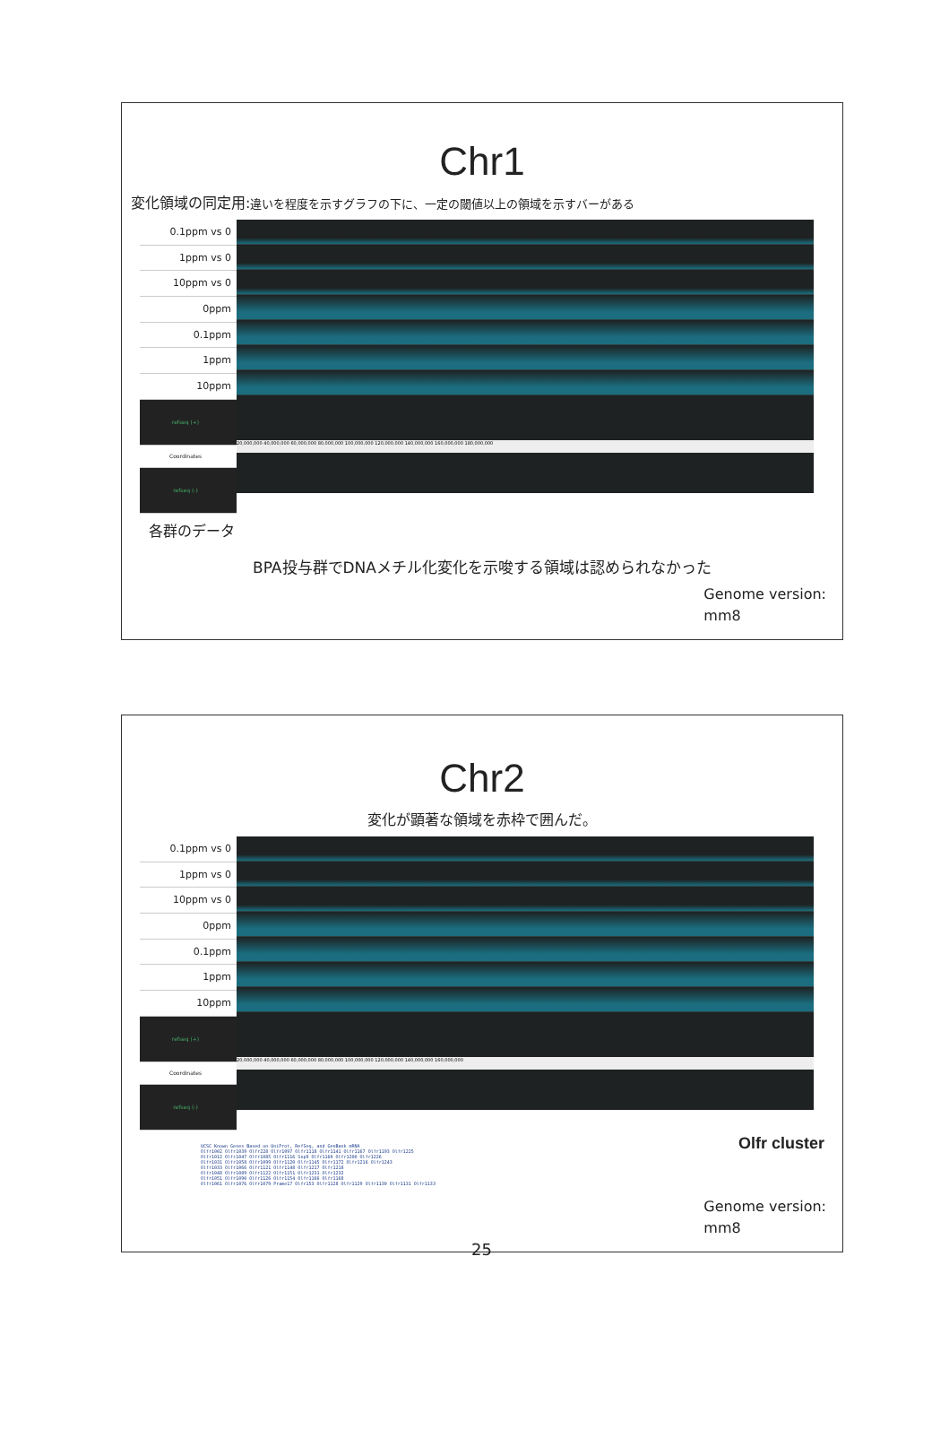Chr1
変化領域の同定用:違いを程度を示すグラフの下に、一定の閾値以上の領域を示すバーがある
0.1ppm vs 0
1ppm vs 0
10ppm vs 0
0ppm
0.1ppm
1ppm
10ppm
refseq (+)
Coordinates
refseq (-)
20,000,000 40,000,000 60,000,000 80,000,000 100,000,000 120,000,000 140,000,000 160,000,000 180,000,000
各群のデータ
BPA投与群でDNAメチル化変化を示唆する領域は認められなかった
Genome version:
mm8
Chr2
変化が顕著な領域を赤枠で囲んだ。
0.1ppm vs 0
1ppm vs 0
10ppm vs 0
0ppm
0.1ppm
1ppm
10ppm
refseq (+)
Coordinates
refseq (-)
20,000,000 40,000,000 60,000,000 80,000,000 100,000,000 120,000,000 140,000,000 160,000,000
UCSC Known Genes Based on UniProt, RefSeq, and GenBank mRNA
Olfr1002 Olfr1039 Olfr228 Olfr1097 Olfr1118 Olfr1141 Olfr1167 Olfr1193 Olfr1225
Olfr1012 Olfr1047 Olfr1085 Olfr1116 Snp9 Olfr1160 Olfr1200 Olfr1226
Olfr1031 Olfr1058 Olfr1099 Olfr1120 Olfr1145 Olfr1172 Olfr1216 Olfr1243
Olfr1033 Olfr1066 Olfr1121 Olfr1148 Olfr1217 Olfr1218
Olfr1048 Olfr1089 Olfr1122 Olfr1151 Olfr1231 Olfr1232
Olfr1051 Olfr1090 Olfr1126 Olfr1154 Olfr1166 Olfr1168
Olfr1061 Olfr1076 Olfr1079 Prame17 Olfr153 Olfr1128 Olfr1129 Olfr1130 Olfr1131 Olfr1133
Olfr cluster
Genome version:
mm8
25